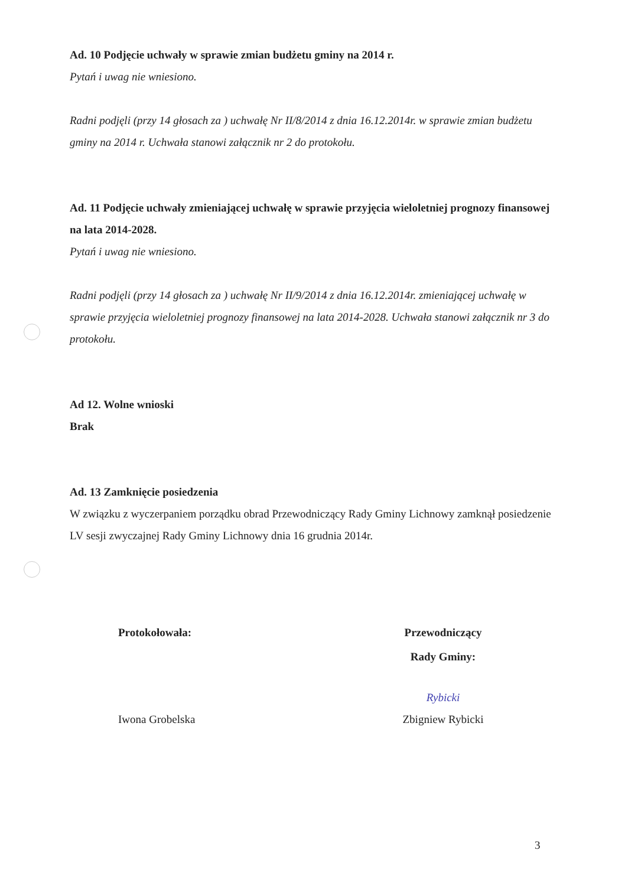Ad. 10 Podjęcie uchwały w sprawie zmian budżetu gminy na 2014 r.
Pytań i uwag nie wniesiono.
Radni podjęli (przy 14 głosach za ) uchwałę Nr II/8/2014 z dnia 16.12.2014r. w sprawie zmian budżetu gminy na 2014 r. Uchwała stanowi załącznik nr 2 do protokołu.
Ad. 11 Podjęcie uchwały zmieniającej uchwałę w sprawie przyjęcia wieloletniej prognozy finansowej na lata 2014-2028.
Pytań i uwag nie wniesiono.
Radni podjęli (przy 14 głosach za ) uchwałę Nr II/9/2014 z dnia 16.12.2014r. zmieniającej uchwałę w sprawie przyjęcia wieloletniej prognozy finansowej na lata 2014-2028. Uchwała stanowi załącznik nr 3 do protokołu.
Ad 12. Wolne wnioski
Brak
Ad. 13 Zamknięcie posiedzenia
W związku z wyczerpaniem porządku obrad Przewodniczący Rady Gminy Lichnowy zamknął posiedzenie LV sesji zwyczajnej Rady Gminy Lichnowy dnia 16 grudnia 2014r.
Protokołowała:
Iwona Grobelska
Przewodniczący
Rady Gminy:
Rybicki
Zbigniew Rybicki
3